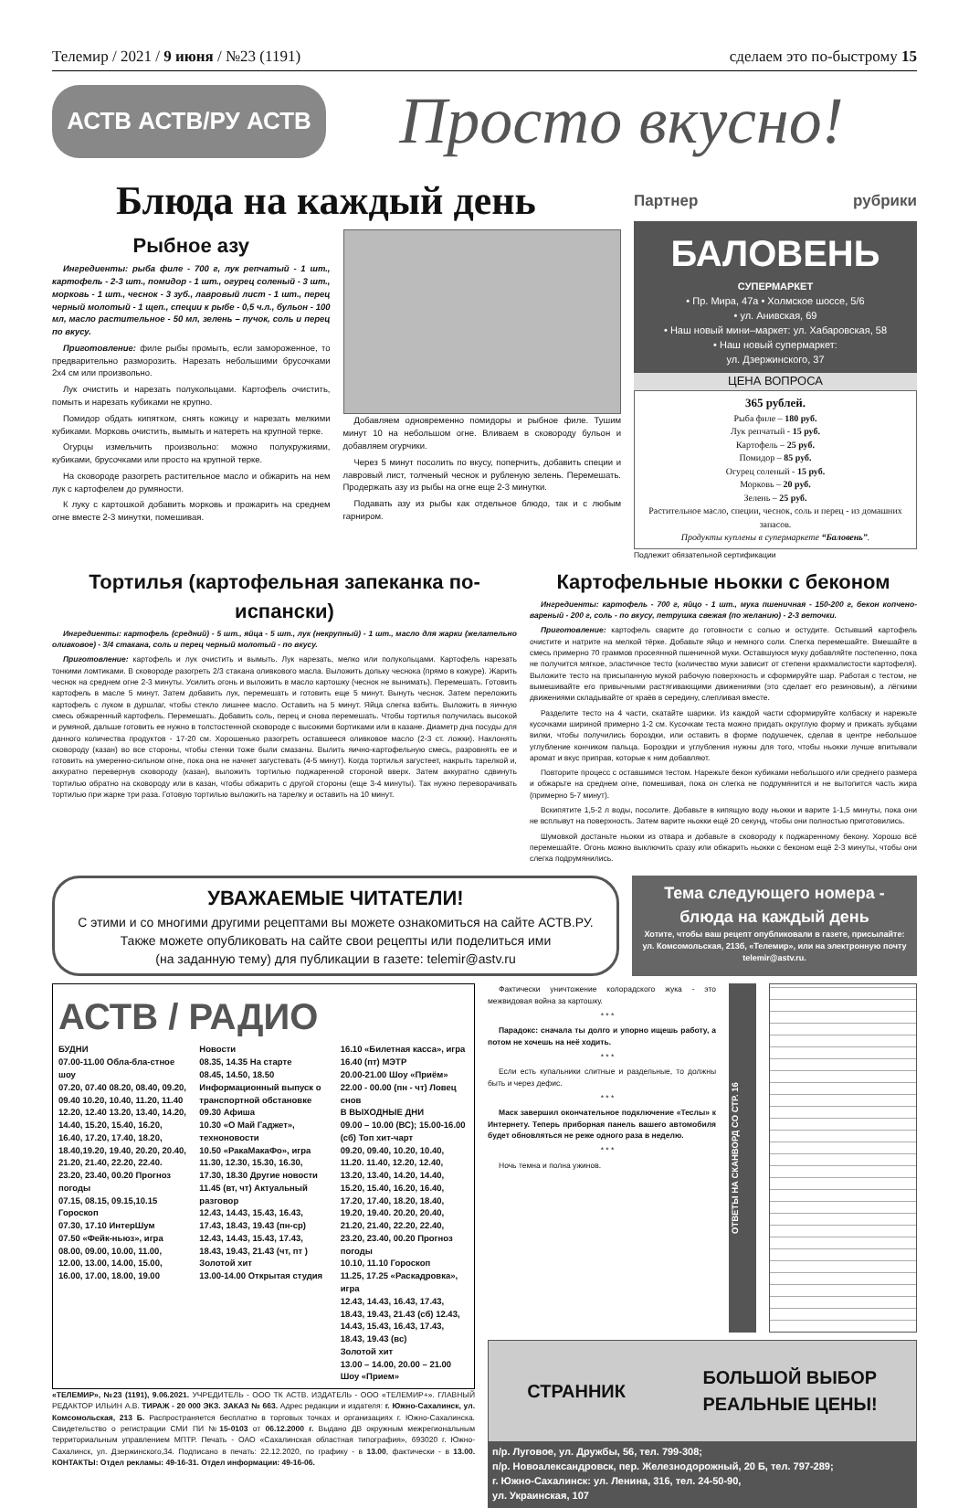Телемир / 2021 / 9 июня / №23 (1191) сделаем это по-быстрому 15
АСТВ АСТВ/РУ АСТВ
Просто вкусно!
Блюда на каждый день
Рыбное азу
Ингредиенты: рыба филе - 700 г, лук репчатый - 1 шт., картофель - 2-3 шт., помидор - 1 шт., огурец соленый - 3 шт., морковь - 1 шт., чеснок - 3 зуб., лавровый лист - 1 шт., перец черный молотый - 1 щеп., специи к рыбе - 0,5 ч.л., бульон - 100 мл, масло растительное - 50 мл, зелень – пучок, соль и перец по вкусу.
Приготовление: филе рыбы промыть, если замороженное, то предварительно разморозить. Нарезать небольшими брусочками 2х4 см или произвольно.
Лук очистить и нарезать полукольцами. Картофель очистить, помыть и нарезать кубиками не крупно.
Помидор обдать кипятком, снять кожицу и нарезать мелкими кубиками. Морковь очистить, вымыть и натереть на крупной терке.
Огурцы измельчить произвольно: можно полукружиями, кубиками, брусочками или просто на крупной терке.
На сковороде разогреть растительное масло и обжарить на нем лук с картофелем до румяности.
К луку с картошкой добавить морковь и прожарить на среднем огне вместе 2-3 минутки, помешивая.
Добавляем одновременно помидоры и рыбное филе. Тушим минут 10 на небольшом огне. Вливаем в сковороду бульон и добавляем огурчики.
Через 5 минут посолить по вкусу, поперчить, добавить специи и лавровый лист, толченый чеснок и рубленую зелень. Перемешать. Продержать азу из рыбы на огне еще 2-3 минутки.
Подавать азу из рыбы как отдельное блюдо, так и с любым гарниром.
Партнер рубрики
БАЛОВЕНЬ
СУПЕРМАРКЕТ
• Пр. Мира, 47а • Холмское шоссе, 5/6
• ул. Анивская, 69
• Наш новый мини–маркет: ул. Хабаровская, 58
• Наш новый супермаркет:
ул. Дзержинского, 37
ЦЕНА ВОПРОСА
365 рублей.
Рыба филе – 180 руб.
Лук репчатый - 15 руб.
Картофель – 25 руб.
Помидор – 85 руб.
Огурец соленый - 15 руб.
Морковь – 20 руб.
Зелень – 25 руб.
Растительное масло, специи, чеснок, соль и перец - из домашних запасов.
Продукты куплены в супермаркете “Баловень”.
Подлежит обязательной сертификации
Тортилья (картофельная запеканка по-испански)
Ингредиенты: картофель (средний) - 5 шт., яйца - 5 шт., лук (некрупный) - 1 шт., масло для жарки (желательно оливковое) - 3/4 стакана, соль и перец черный молотый - по вкусу.
Приготовление: картофель и лук очистить и вымыть. Лук нарезать, мелко или полукольцами. Картофель нарезать тонкими ломтиками. В сковороде разогреть 2/3 стакана оливкового масла. Выложить дольку чеснока (прямо в кожуре). Жарить чеснок на среднем огне 2-3 минуты. Усилить огонь и выложить в масло картошку (чеснок не вынимать). Перемешать. Готовить картофель в масле 5 минут. Затем добавить лук, перемешать и готовить еще 5 минут. Вынуть чеснок. Затем переложить картофель с луком в дуршлаг, чтобы стекло лишнее масло. Оставить на 5 минут. Яйца слегка взбить. Выложить в яичную смесь обжаренный картофель. Перемешать. Добавить соль, перец и снова перемешать. Чтобы тортилья получилась высокой и румяной, дальше готовить ее нужно в толстостенной сковороде с высокими бортиками или в казане. Диаметр дна посуды для данного количества продуктов - 17-20 см. Хорошенько разогреть оставшееся оливковое масло (2-3 ст. ложки). Наклонять сковороду (казан) во все стороны, чтобы стенки тоже были смазаны. Вылить яично-картофельную смесь, разровнять ее и готовить на умеренно-сильном огне, пока она не начнет загустевать (4-5 минут). Когда тортилья загустеет, накрыть тарелкой и, аккуратно перевернув сковороду (казан), выложить тортилью поджаренной стороной вверх. Затем аккуратно сдвинуть тортилью обратно на сковороду или в казан, чтобы обжарить с другой стороны (еще 3-4 минуты). Так нужно переворачивать тортилью при жарке три раза. Готовую тортилью выложить на тарелку и оставить на 10 минут.
Картофельные ньокки с беконом
Ингредиенты: картофель - 700 г, яйцо - 1 шт., мука пшеничная - 150-200 г, бекон копчено-вареный - 200 г, соль - по вкусу, петрушка свежая (по желанию) - 2-3 веточки.
Приготовление: картофель сварите до готовности с солью и остудите. Остывший картофель очистите и натрите на мелкой тёрке. Добавьте яйцо и немного соли. Слегка перемешайте. Вмешайте в смесь примерно 70 граммов просеянной пшеничной муки. Оставшуюся муку добавляйте постепенно, пока не получится мягкое, эластичное тесто (количество муки зависит от степени крахмалистости картофеля). Выложите тесто на присыпанную мукой рабочую поверхность и сформируйте шар. Работая с тестом, не вымешивайте его привычными растягивающими движениями (это сделает его резиновым), а лёгкими движениями складывайте от краёв в середину, слепливая вместе.
Разделите тесто на 4 части, скатайте шарики. Из каждой части сформируйте колбаску и нарежьте кусочками шириной примерно 1-2 см. Кусочкам теста можно придать округлую форму и прижать зубцами вилки, чтобы получились бороздки, или оставить в форме подушечек, сделав в центре небольшое углубление кончиком пальца. Бороздки и углубления нужны для того, чтобы ньокки лучше впитывали аромат и вкус приправ, которые к ним добавляют.
Повторите процесс с оставшимся тестом. Нарежьте бекон кубиками небольшого или среднего размера и обжарьте на среднем огне, помешивая, пока он слегка не подрумянится и не вытопится часть жира (примерно 5-7 минут).
Вскипятите 1,5-2 л воды, посолите. Добавьте в кипящую воду ньокки и варите 1-1,5 минуты, пока они не всплывут на поверхность. Затем варите ньокки ещё 20 секунд, чтобы они полностью приготовились.
Шумовкой достаньте ньокки из отвара и добавьте в сковороду к поджаренному бекону. Хорошо всё перемешайте. Огонь можно выключить сразу или обжарить ньокки с беконом ещё 2-3 минуты, чтобы они слегка подрумянились.
УВАЖАЕМЫЕ ЧИТАТЕЛИ!
С этими и со многими другими рецептами вы можете ознакомиться на сайте АСТВ.РУ.
Также можете опубликовать на сайте свои рецепты или поделиться ими
(на заданную тему) для публикации в газете: telemir@astv.ru
Тема следующего номера - блюда на каждый день
Хотите, чтобы ваш рецепт опубликовали в газете, присылайте: ул. Комсомольская, 213б, «Телемир», или на электронную почту telemir@astv.ru.
АСТВ / РАДИО
БУДНИ
07.00-11.00 Обла-бла-стное шоу
07.20, 07.40 08.20, 08.40, 09.20, 09.40 10.20, 10.40, 11.20, 11.40 12.20, 12.40 13.20, 13.40, 14.20, 14.40, 15.20, 15.40, 16.20, 16.40, 17.20, 17.40, 18.20, 18.40,19.20, 19.40, 20.20, 20.40, 21.20, 21.40, 22.20, 22.40. 23.20, 23.40, 00.20 Прогноз погоды
07.15, 08.15, 09.15,10.15 Гороскоп
07.30, 17.10 ИнтерШум
07.50 «Фейк-ньюз», игра
08.00, 09.00, 10.00, 11.00, 12.00, 13.00, 14.00, 15.00, 16.00, 17.00, 18.00, 19.00
Новости
08.35, 14.35 На старте
08.45, 14.50, 18.50 Информационный выпуск о транспортной обстановке
09.30 Афиша
10.30 «О Май Гаджет», техноновости
10.50 «РакаМакаФо», игра
11.30, 12.30, 15.30, 16.30, 17.30, 18.30 Другие новости
11.45 (вт, чт) Актуальный разговор
12.43, 14.43, 15.43, 16.43, 17.43, 18.43, 19.43 (пн-ср) 12.43, 14.43, 15.43, 17.43, 18.43, 19.43, 21.43 (чт, пт )
Золотой хит
13.00-14.00 Открытая студия
16.10 «Билетная касса», игра
16.40 (пт) МЭТР
20.00-21.00 Шоу «Приём»
22.00 - 00.00 (пн - чт) Ловец снов
В ВЫХОДНЫЕ ДНИ
09.00 – 10.00 (ВС); 15.00-16.00 (сб) Топ хит-чарт
09.20, 09.40, 10.20, 10.40, 11.20. 11.40, 12.20, 12.40, 13.20, 13.40, 14.20, 14.40, 15.20, 15.40, 16.20, 16.40, 17.20, 17.40, 18.20, 18.40, 19.20, 19.40. 20.20, 20.40, 21.20, 21.40, 22.20, 22.40, 23.20, 23.40, 00.20 Прогноз погоды
10.10, 11.10 Гороскоп
11.25, 17.25 «Раскадровка», игра
12.43, 14.43, 16.43, 17.43, 18.43, 19.43, 21.43 (сб) 12.43, 14.43, 15.43, 16.43, 17.43, 18.43, 19.43 (вс)
Золотой хит
13.00 – 14.00, 20.00 – 21.00 Шоу «Прием»
«ТЕЛЕМИР», №23 (1191), 9.06.2021. УЧРЕДИТЕЛЬ - ООО ТК АСТВ. ИЗДАТЕЛЬ - ООО «ТЕЛЕМИР+». ГЛАВНЫЙ РЕДАКТОР ИЛЬИН А.В. ТИРАЖ - 20 000 ЭКЗ. ЗАКАЗ № 663. Адрес редакции и издателя: г. Южно-Сахалинск, ул. Комсомольская, 213 Б. Распространяется бесплатно в торговых точках и организациях г. Южно-Сахалинска. Свидетельство о регистрации СМИ ПИ №15-0103 от 06.12.2000 г. Выдано ДВ окружным межрегиональным территориальным управлением МПТР. Печать - ОАО «Сахалинская областная типография», 693020 г. Южно-Сахалинск, ул. Дзержинского,34. Подписано в печать: 22.12.2020, по графику - в 13.00, фактически - в 13.00. КОНТАКТЫ: Отдел рекламы: 49-16-31. Отдел информации: 49-16-06.
Фактически уничтожение колорадского жука - это межвидовая война за картошку.
* * *
Парадокс: сначала ты долго и упорно ищешь работу, а потом не хочешь на неё ходить.
* * *
Если есть купальники слитные и раздельные, то должны быть и через дефис.
* * *
Маск завершил окончательное подключение «Теслы» к Интернету. Теперь приборная панель вашего автомобиля будет обновляться не реже одного раза в неделю.
* * *
Ночь темна и полна ужинов.
ОТВЕТЫ НА СКАНВОРД СО СТР. 16
СТРАННИК БОЛЬШОЙ ВЫБОР
РЕАЛЬНЫЕ ЦЕНЫ!
п/р. Луговое, ул. Дружбы, 56, тел. 799-308;
п/р. Новоалександровск, пер. Железнодорожный, 20 Б, тел. 797-289;
г. Южно-Сахалинск: ул. Ленина, 316, тел. 24-50-90,
ул. Украинская, 107